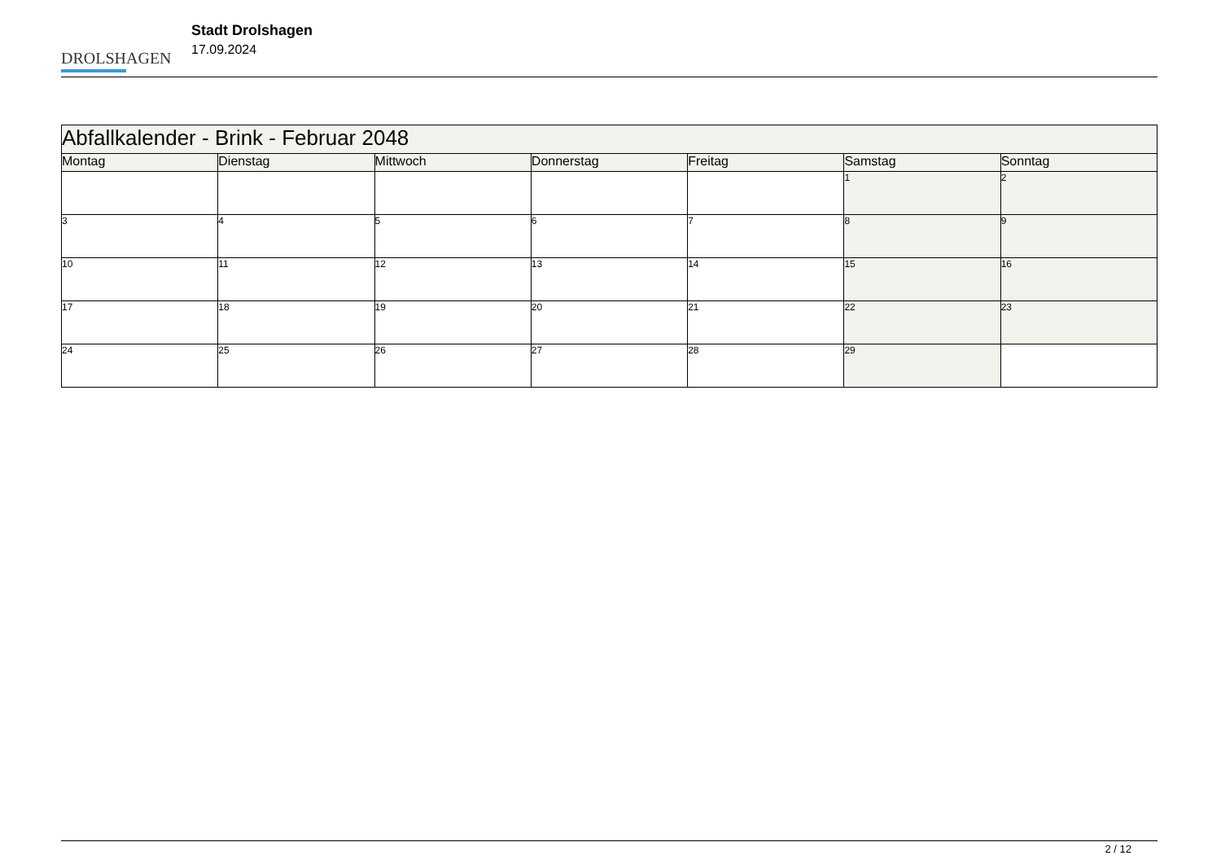DROLSHAGEN
Stadt Drolshagen
17.09.2024
| Abfallkalender - Brink - Februar 2048 | | | | | | |
| Montag | Dienstag | Mittwoch | Donnerstag | Freitag | Samstag | Sonntag |
| | | | | | 1 | 2 |
| 3 | 4 | 5 | 6 | 7 | 8 | 9 |
| 10 | 11 | 12 | 13 | 14 | 15 | 16 |
| 17 | 18 | 19 | 20 | 21 | 22 | 23 |
| 24 | 25 | 26 | 27 | 28 | 29 | |
2 / 12